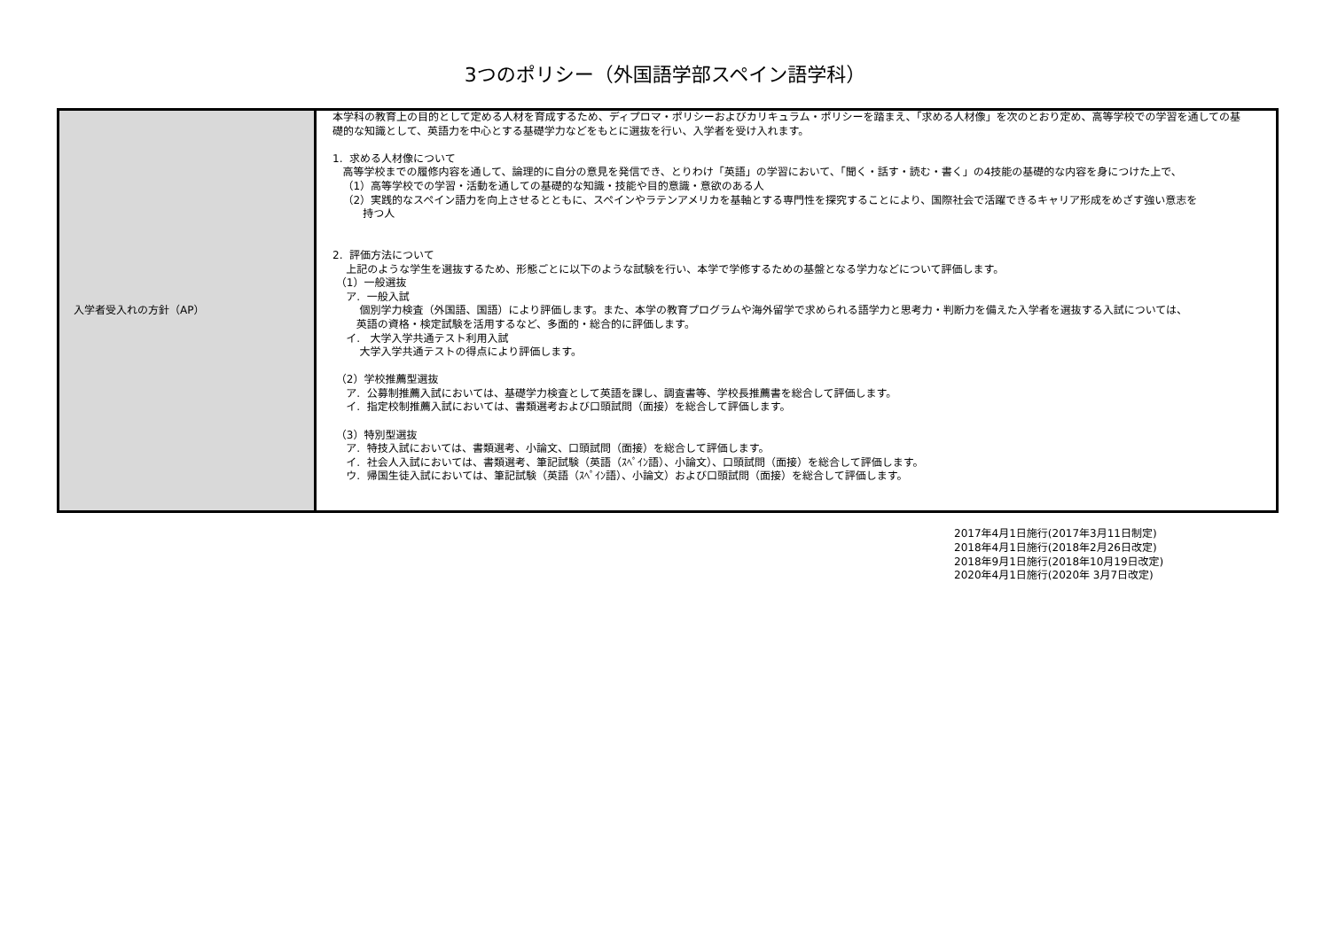3つのポリシー（外国語学部スペイン語学科）
| 入学者受入れの方針（AP） | 本学科の教育上の目的として定める人材を育成するため、ディプロマ・ポリシーおよびカリキュラム・ポリシーを踏まえ、「求める人材像」を次のとおり定め、高等学校での学習を通しての基礎的な知識として、英語力を中心とする基礎学力などをもとに選抜を行い、入学者を受け入れます。 1. 求める人材像について 高等学校までの履修内容を通して、論理的に自分の意見を発信でき、とりわけ「英語」の学習において、「聞く・話す・読む・書く」の4技能の基礎的な内容を身につけた上で、 （1）高等学校での学習・活動を通しての基礎的な知識・技能や目的意識・意欲のある人 （2）実践的なスペイン語力を向上させるとともに、スペインやラテンアメリカを基軸とする専門性を探究することにより、国際社会で活躍できるキャリア形成をめざす強い意志を 持つ人 2. 評価方法について 上記のような学生を選抜するため、形態ごとに以下のような試験を行い、本学で学修するための基盤となる学力などについて評価します。 （1）一般選抜 ア. 一般入試 個別学力検査（外国語、国語）により評価します。また、本学の教育プログラムや海外留学で求められる語学力と思考力・判断力を備えた入学者を選抜する入試については、 英語の資格・検定試験を活用するなど、多面的・総合的に評価します。 イ. 大学入学共通テスト利用入試 大学入学共通テストの得点により評価します。 （2）学校推薦型選抜 ア. 公募制推薦入試においては、基礎学力検査として英語を課し、調査書等、学校長推薦書を総合して評価します。 イ. 指定校制推薦入試においては、書類選考および口頭試問（面接）を総合して評価します。 （3）特別型選抜 ア. 特技入試においては、書類選考、小論文、口頭試問（面接）を総合して評価します。 イ. 社会人入試においては、書類選考、筆記試験（英語（ｽﾍﾟｲﾝ語）、小論文）、口頭試問（面接）を総合して評価します。 ウ. 帰国生徒入試においては、筆記試験（英語（ｽﾍﾟｲﾝ語）、小論文）および口頭試問（面接）を総合して評価します。 |
2017年4月1日施行(2017年3月11日制定)
2018年4月1日施行(2018年2月26日改定)
2018年9月1日施行(2018年10月19日改定)
2020年4月1日施行(2020年 3月7日改定)